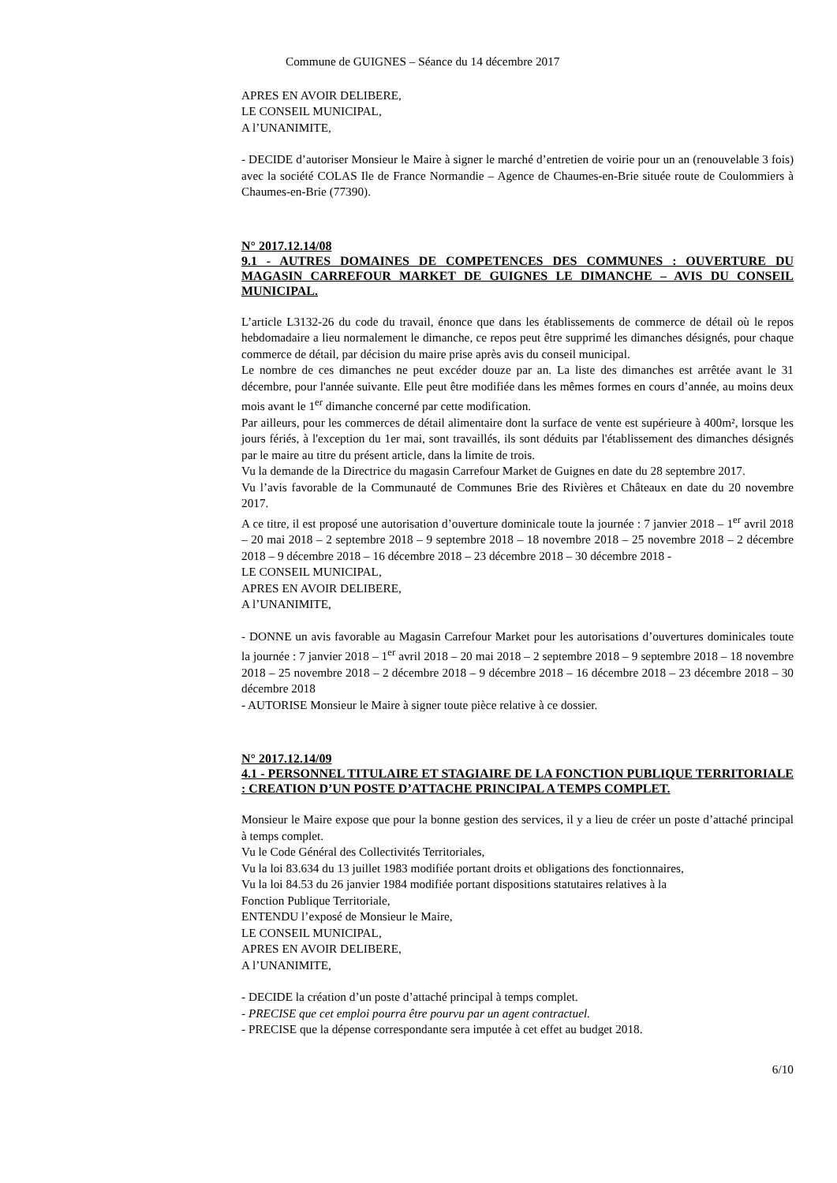Commune de GUIGNES – Séance du 14 décembre 2017
APRES EN AVOIR DELIBERE,
LE CONSEIL MUNICIPAL,
A l’UNANIMITE,
- DECIDE d’autoriser Monsieur le Maire à signer le marché d’entretien de voirie pour un an (renouvelable 3 fois) avec la société COLAS Ile de France Normandie – Agence de Chaumes-en-Brie située route de Coulommiers à Chaumes-en-Brie (77390).
N° 2017.12.14/08
9.1 - AUTRES DOMAINES DE COMPETENCES DES COMMUNES : OUVERTURE DU MAGASIN CARREFOUR MARKET DE GUIGNES LE DIMANCHE – AVIS DU CONSEIL MUNICIPAL.
L’article L3132-26 du code du travail, énonce que dans les établissements de commerce de détail où le repos hebdomadaire a lieu normalement le dimanche, ce repos peut être supprimé les dimanches désignés, pour chaque commerce de détail, par décision du maire prise après avis du conseil municipal.
Le nombre de ces dimanches ne peut excéder douze par an. La liste des dimanches est arrêtée avant le 31 décembre, pour l'année suivante. Elle peut être modifiée dans les mêmes formes en cours d’année, au moins deux mois avant le 1<sup>er</sup> dimanche concerné par cette modification.
Par ailleurs, pour les commerces de détail alimentaire dont la surface de vente est supérieure à 400m², lorsque les jours fériés, à l'exception du 1er mai, sont travaillés, ils sont déduits par l'établissement des dimanches désignés par le maire au titre du présent article, dans la limite de trois.
Vu la demande de la Directrice du magasin Carrefour Market de Guignes en date du 28 septembre 2017.
Vu l’avis favorable de la Communauté de Communes Brie des Rivières et Châteaux en date du 20 novembre 2017.
A ce titre, il est proposé une autorisation d’ouverture dominicale toute la journée : 7 janvier 2018 – 1<sup>er</sup> avril 2018 – 20 mai 2018 – 2 septembre 2018 – 9 septembre 2018 – 18 novembre 2018 – 25 novembre 2018 – 2 décembre 2018 – 9 décembre 2018 – 16 décembre 2018 – 23 décembre 2018 – 30 décembre 2018 -
LE CONSEIL MUNICIPAL,
APRES EN AVOIR DELIBERE,
A l’UNANIMITE,
- DONNE un avis favorable au Magasin Carrefour Market pour les autorisations d’ouvertures dominicales toute la journée : 7 janvier 2018 – 1<sup>er</sup> avril 2018 – 20 mai 2018 – 2 septembre 2018 – 9 septembre 2018 – 18 novembre 2018 – 25 novembre 2018 – 2 décembre 2018 – 9 décembre 2018 – 16 décembre 2018 – 23 décembre 2018 – 30 décembre 2018
- AUTORISE Monsieur le Maire à signer toute pièce relative à ce dossier.
N° 2017.12.14/09
4.1 - PERSONNEL TITULAIRE ET STAGIAIRE DE LA FONCTION PUBLIQUE TERRITORIALE : CREATION D’UN POSTE D’ATTACHE PRINCIPAL A TEMPS COMPLET.
Monsieur le Maire expose que pour la bonne gestion des services, il y a lieu de créer un poste d’attaché principal à temps complet.
Vu le Code Général des Collectivités Territoriales,
Vu la loi 83.634 du 13 juillet 1983 modifiée portant droits et obligations des fonctionnaires,
Vu la loi 84.53 du 26 janvier 1984 modifiée portant dispositions statutaires relatives à la
Fonction Publique Territoriale,
ENTENDU l’exposé de Monsieur le Maire,
LE CONSEIL MUNICIPAL,
APRES EN AVOIR DELIBERE,
A l’UNANIMITE,
- DECIDE la création d’un poste d’attaché principal à temps complet.
- PRECISE que cet emploi pourra être pourvu par un agent contractuel.
- PRECISE que la dépense correspondante sera imputée à cet effet au budget 2018.
6/10